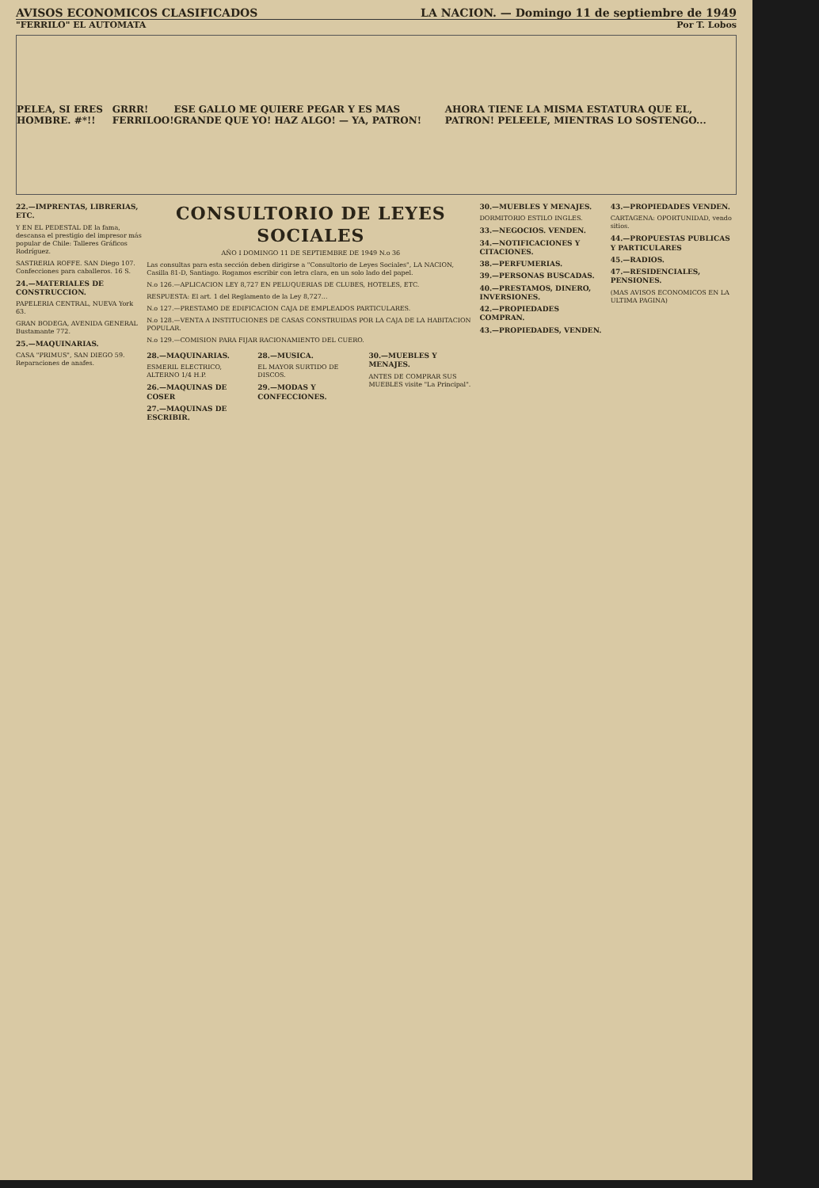AVISOS ECONOMICOS CLASIFICADOS LA NACION. — Domingo 11 de septiembre de 1949
"FERRILO" EL AUTOMATA Por T. Lobos
PELEA, SI ERES HOMBRE. #*!! GRRR! FERRILOO! ESE GALLO ME QUIERE PEGAR Y ES MAS GRANDE QUE YO! HAZ ALGO! — YA, PATRON! AHORA TIENE LA MISMA ESTATURA QUE EL, PATRON! PELEELE, MIENTRAS LO SOSTENGO...
22.—IMPRENTAS, LIBRERIAS, ETC.
Y EN EL PEDESTAL DE la fama, descansa el prestigio del impresor más popular de Chile: Talleres Gráficos Rodríguez.
SASTRERIA ROFFE. SAN Diego 107. Confecciones para caballeros. 16 S.
24.—MATERIALES DE CONSTRUCCION.
PAPELERIA CENTRAL, NUEVA York 63.
GRAN BODEGA, AVENIDA GENERAL Bustamante 772.
25.—MAQUINARIAS.
CASA "PRIMUS", SAN DIEGO 59. Reparaciones de anafes.
CONSULTORIO DE LEYES SOCIALES
AÑO I DOMINGO 11 DE SEPTIEMBRE DE 1949 N.o 36
Las consultas para esta sección deben dirigirse a "Consultorio de Leyes Sociales", LA NACION, Casilla 81-D, Santiago. Rogamos escribir con letra clara, en un solo lado del papel.
N.o 126.—APLICACION LEY 8,727 EN PELUQUERIAS DE CLUBES, HOTELES, ETC.
RESPUESTA: El art. 1 del Reglamento de la Ley 8,727...
N.o 127.—PRESTAMO DE EDIFICACION CAJA DE EMPLEADOS PARTICULARES.
N.o 128.—VENTA A INSTITUCIONES DE CASAS CONSTRUIDAS POR LA CAJA DE LA HABITACION POPULAR.
N.o 129.—COMISION PARA FIJAR RACIONAMIENTO DEL CUERO.
28.—MAQUINARIAS.
ESMERIL ELECTRICO, ALTERNO 1/4 H.P.
26.—MAQUINAS DE COSER
27.—MAQUINAS DE ESCRIBIR.
28.—MUSICA.
EL MAYOR SURTIDO DE DISCOS.
29.—MODAS Y CONFECCIONES.
30.—MUEBLES Y MENAJES.
ANTES DE COMPRAR SUS MUEBLES visite "La Principal".
30.—MUEBLES Y MENAJES.
DORMITORIO ESTILO INGLES.
33.—NEGOCIOS. VENDEN.
34.—NOTIFICACIONES Y CITACIONES.
38.—PERFUMERIAS.
39.—PERSONAS BUSCADAS.
40.—PRESTAMOS, DINERO, INVERSIONES.
42.—PROPIEDADES COMPRAN.
43.—PROPIEDADES, VENDEN.
43.—PROPIEDADES VENDEN.
CARTAGENA: OPORTUNIDAD, vendo sitios.
44.—PROPUESTAS PUBLICAS Y PARTICULARES
45.—RADIOS.
47.—RESIDENCIALES, PENSIONES.
(MAS AVISOS ECONOMICOS EN LA ULTIMA PAGINA)